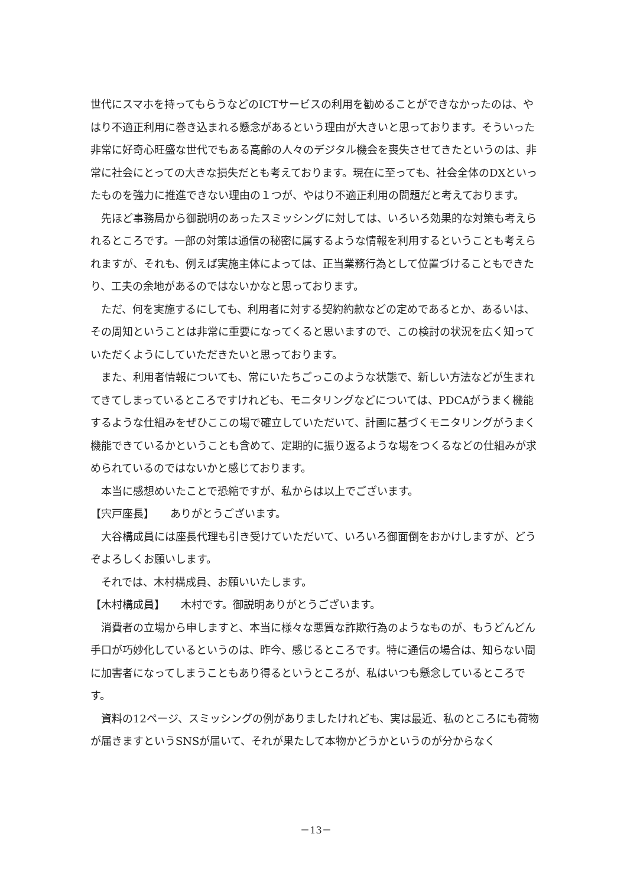世代にスマホを持ってもらうなどのICTサービスの利用を勧めることができなかったのは、やはり不適正利用に巻き込まれる懸念があるという理由が大きいと思っております。そういった非常に好奇心旺盛な世代でもある高齢の人々のデジタル機会を喪失させてきたというのは、非常に社会にとっての大きな損失だとも考えております。現在に至っても、社会全体のDXといったものを強力に推進できない理由の１つが、やはり不適正利用の問題だと考えております。
先ほど事務局から御説明のあったスミッシングに対しては、いろいろ効果的な対策も考えられるところです。一部の対策は通信の秘密に属するような情報を利用するということも考えられますが、それも、例えば実施主体によっては、正当業務行為として位置づけることもできたり、工夫の余地があるのではないかなと思っております。
ただ、何を実施するにしても、利用者に対する契約約款などの定めであるとか、あるいは、その周知ということは非常に重要になってくると思いますので、この検討の状況を広く知っていただくようにしていただきたいと思っております。
また、利用者情報についても、常にいたちごっこのような状態で、新しい方法などが生まれてきてしまっているところですけれども、モニタリングなどについては、PDCAがうまく機能するような仕組みをぜひここの場で確立していただいて、計画に基づくモニタリングがうまく機能できているかということも含めて、定期的に振り返るような場をつくるなどの仕組みが求められているのではないかと感じております。
本当に感想めいたことで恐縮ですが、私からは以上でございます。
【宍戸座長】　　ありがとうございます。
大谷構成員には座長代理も引き受けていただいて、いろいろ御面倒をおかけしますが、どうぞよろしくお願いします。
それでは、木村構成員、お願いいたします。
【木村構成員】　　木村です。御説明ありがとうございます。
消費者の立場から申しますと、本当に様々な悪質な詐欺行為のようなものが、もうどんどん手口が巧妙化しているというのは、昨今、感じるところです。特に通信の場合は、知らない間に加害者になってしまうこともあり得るというところが、私はいつも懸念しているところです。
資料の12ページ、スミッシングの例がありましたけれども、実は最近、私のところにも荷物が届きますというSNSが届いて、それが果たして本物かどうかというのが分からなく
－13－